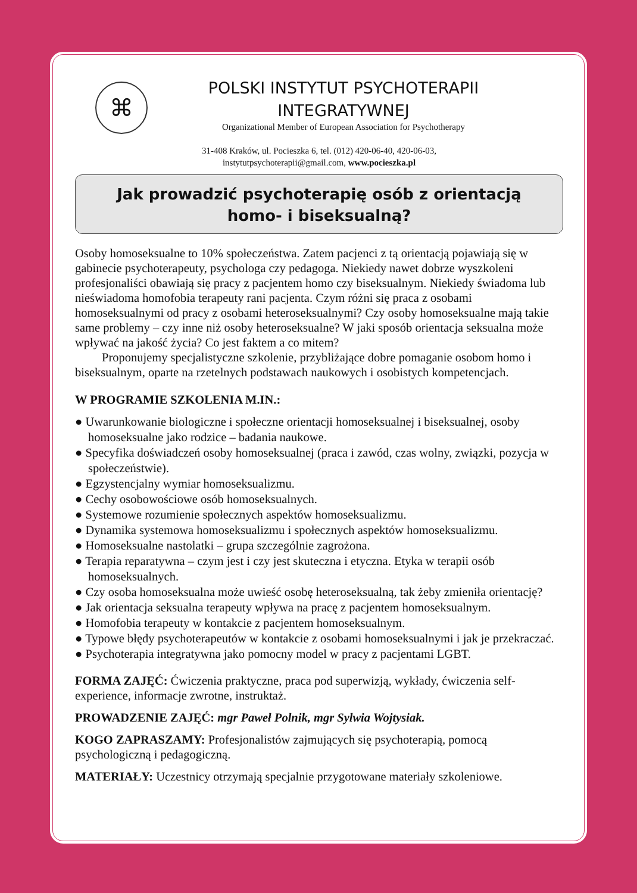⌘
POLSKI INSTYTUT PSYCHOTERAPII
INTEGRATYWNEJ
Organizational Member of European Association for Psychotherapy
31-408 Kraków, ul. Pocieszka 6, tel. (012) 420-06-40, 420-06-03,
instytutpsychoterapii@gmail.com, www.pocieszka.pl
Jak prowadzić psychoterapię osób z orientacją
homo- i biseksualną?
Osoby homoseksualne to 10% społeczeństwa. Zatem pacjenci z tą orientacją pojawiają się w gabinecie psychoterapeuty, psychologa czy pedagoga. Niekiedy nawet dobrze wyszkoleni profesjonaliści obawiają się pracy z pacjentem homo czy biseksualnym. Niekiedy świadoma lub nieświadoma homofobia terapeuty rani pacjenta. Czym różni się praca z osobami homoseksualnymi od pracy z osobami heteroseksualnymi? Czy osoby homoseksualne mają takie same problemy – czy inne niż osoby heteroseksualne? W jaki sposób orientacja seksualna może wpływać na jakość życia? Co jest faktem a co mitem?
Proponujemy specjalistyczne szkolenie, przybliżające dobre pomaganie osobom homo i biseksualnym, oparte na rzetelnych podstawach naukowych i osobistych kompetencjach.
W PROGRAMIE SZKOLENIA M.IN.:
● Uwarunkowanie biologiczne i społeczne orientacji homoseksualnej i biseksualnej, osoby homoseksualne jako rodzice – badania naukowe.
● Specyfika doświadczeń osoby homoseksualnej (praca i zawód, czas wolny, związki, pozycja w społeczeństwie).
● Egzystencjalny wymiar homoseksualizmu.
● Cechy osobowościowe osób homoseksualnych.
● Systemowe rozumienie społecznych aspektów homoseksualizmu.
● Dynamika systemowa homoseksualizmu i społecznych aspektów homoseksualizmu.
● Homoseksualne nastolatki – grupa szczególnie zagrożona.
● Terapia reparatywna – czym jest i czy jest skuteczna i etyczna. Etyka w terapii osób homoseksualnych.
● Czy osoba homoseksualna może uwieść osobę heteroseksualną, tak żeby zmieniła orientację?
● Jak orientacja seksualna terapeuty wpływa na pracę z pacjentem homoseksualnym.
● Homofobia terapeuty w kontakcie z pacjentem homoseksualnym.
● Typowe błędy psychoterapeutów w kontakcie z osobami homoseksualnymi i jak je przekraczać.
● Psychoterapia integratywna jako pomocny model w pracy z pacjentami LGBT.
FORMA ZAJĘĆ: Ćwiczenia praktyczne, praca pod superwizją, wykłady, ćwiczenia self-experience, informacje zwrotne, instruktaż.
PROWADZENIE ZAJĘĆ: mgr Paweł Polnik, mgr Sylwia Wojtysiak.
KOGO ZAPRASZAMY: Profesjonalistów zajmujących się psychoterapią, pomocą psychologiczną i pedagogiczną.
MATERIAŁY: Uczestnicy otrzymają specjalnie przygotowane materiały szkoleniowe.